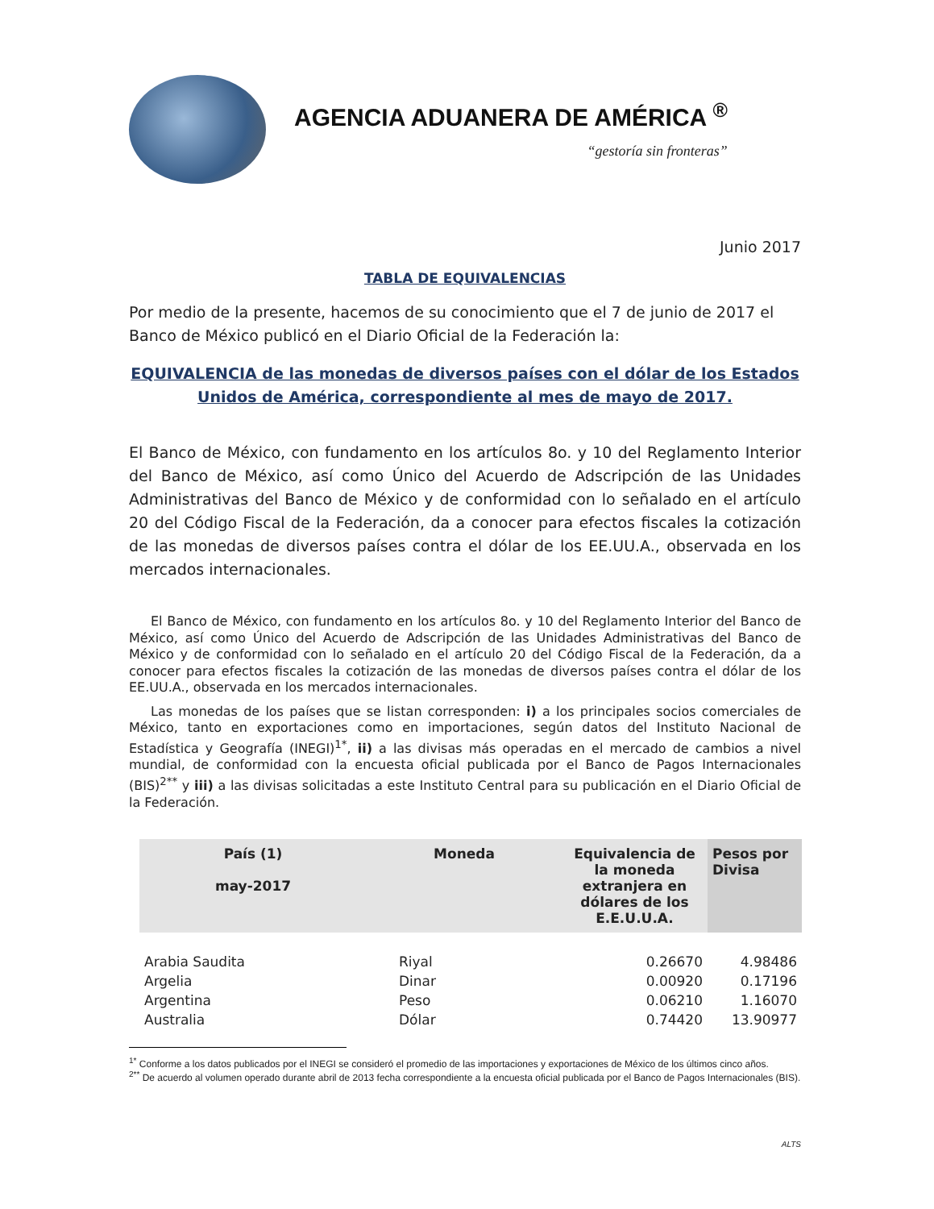AGENCIA ADUANERA DE AMÉRICA <sup>®</sup>
“gestoría sin fronteras”
Junio 2017
TABLA DE EQUIVALENCIAS
Por medio de la presente, hacemos de su conocimiento que el 7 de junio de 2017 el Banco de México publicó en el Diario Oficial de la Federación la:
EQUIVALENCIA de las monedas de diversos países con el dólar de los Estados Unidos de América, correspondiente al mes de mayo de 2017.
El Banco de México, con fundamento en los artículos 8o. y 10 del Reglamento Interior del Banco de México, así como Único del Acuerdo de Adscripción de las Unidades Administrativas del Banco de México y de conformidad con lo señalado en el artículo 20 del Código Fiscal de la Federación, da a conocer para efectos fiscales la cotización de las monedas de diversos países contra el dólar de los EE.UU.A., observada en los mercados internacionales.
El Banco de México, con fundamento en los artículos 8o. y 10 del Reglamento Interior del Banco de México, así como Único del Acuerdo de Adscripción de las Unidades Administrativas del Banco de México y de conformidad con lo señalado en el artículo 20 del Código Fiscal de la Federación, da a conocer para efectos fiscales la cotización de las monedas de diversos países contra el dólar de los EE.UU.A., observada en los mercados internacionales.
Las monedas de los países que se listan corresponden: i) a los principales socios comerciales de México, tanto en exportaciones como en importaciones, según datos del Instituto Nacional de Estadística y Geografía (INEGI)<sup>1*</sup>, ii) a las divisas más operadas en el mercado de cambios a nivel mundial, de conformidad con la encuesta oficial publicada por el Banco de Pagos Internacionales (BIS)<sup>2**</sup> y iii) a las divisas solicitadas a este Instituto Central para su publicación en el Diario Oficial de la Federación.
| País (1) may-2017 | Moneda | Equivalencia de la moneda extranjera en dólares de los E.E.U.U.A. | Pesos por Divisa |
| --- | --- | --- | --- |
| Arabia Saudita | Riyal | 0.26670 | 4.98486 |
| Argelia | Dinar | 0.00920 | 0.17196 |
| Argentina | Peso | 0.06210 | 1.16070 |
| Australia | Dólar | 0.74420 | 13.90977 |
<sup>1*</sup> Conforme a los datos publicados por el INEGI se consideró el promedio de las importaciones y exportaciones de México de los últimos cinco años.
<sup>2**</sup> De acuerdo al volumen operado durante abril de 2013 fecha correspondiente a la encuesta oficial publicada por el Banco de Pagos Internacionales (BIS).
ALTS